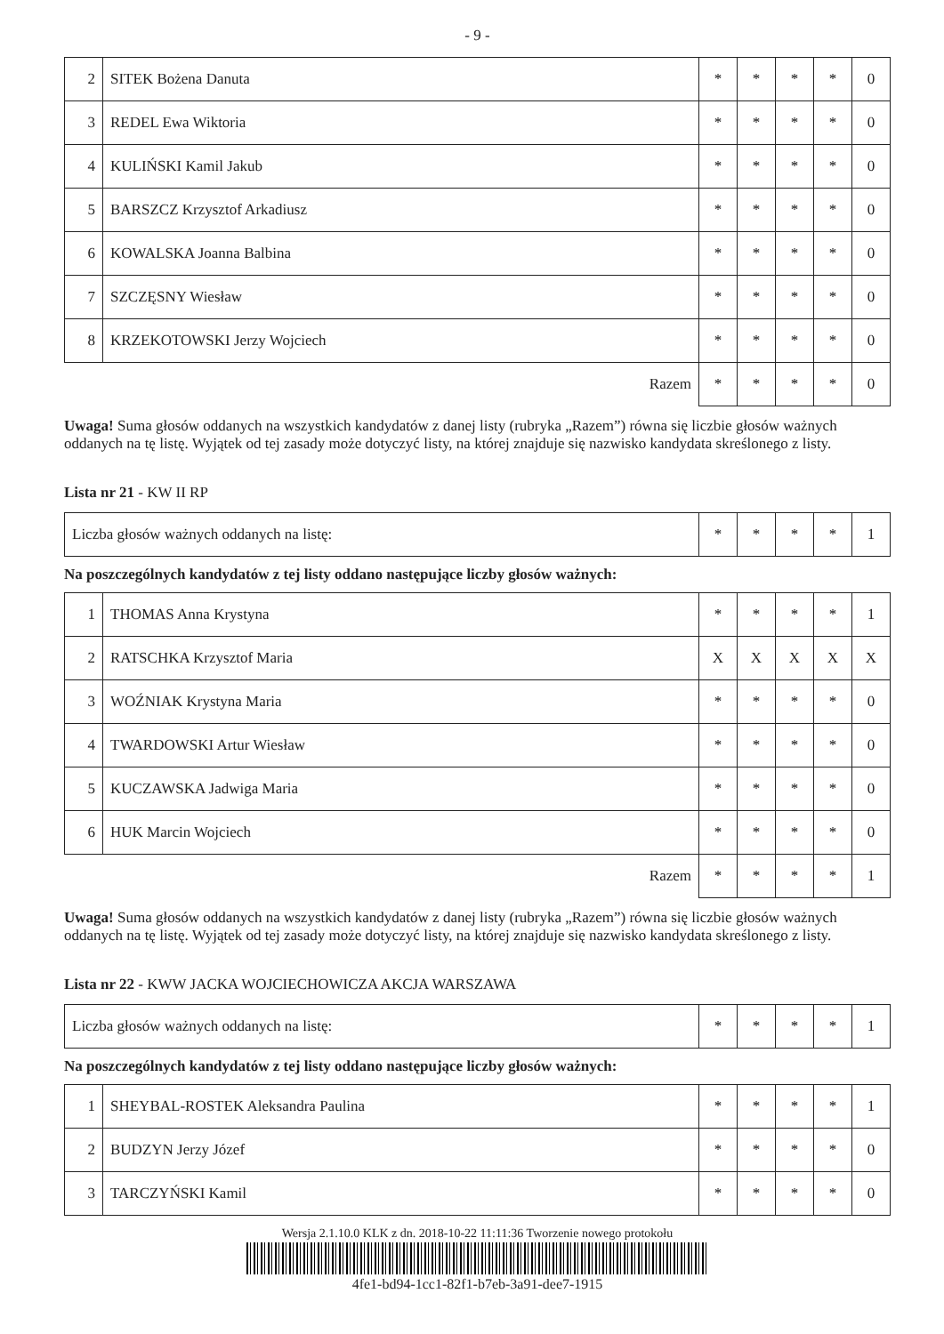- 9 -
| 2 | SITEK Bożena Danuta | * | * | * | * | 0 |
| 3 | REDEL Ewa Wiktoria | * | * | * | * | 0 |
| 4 | KULIŃSKI Kamil Jakub | * | * | * | * | 0 |
| 5 | BARSZCZ Krzysztof Arkadiusz | * | * | * | * | 0 |
| 6 | KOWALSKA Joanna Balbina | * | * | * | * | 0 |
| 7 | SZCZĘSNY Wiesław | * | * | * | * | 0 |
| 8 | KRZEKOTOWSKI Jerzy Wojciech | * | * | * | * | 0 |
| Razem | | * | * | * | * | 0 |
Uwaga! Suma głosów oddanych na wszystkich kandydatów z danej listy (rubryka „Razem”) równa się liczbie głosów ważnych oddanych na tę listę. Wyjątek od tej zasady może dotyczyć listy, na której znajduje się nazwisko kandydata skreślonego z listy.
Lista nr 21 - KW II RP
| Liczba głosów ważnych oddanych na listę: | * | * | * | * | 1 |
Na poszczególnych kandydatów z tej listy oddano następujące liczby głosów ważnych:
| 1 | THOMAS Anna Krystyna | * | * | * | * | 1 |
| 2 | RATSCHKA Krzysztof Maria | X | X | X | X | X |
| 3 | WOŹNIAK Krystyna Maria | * | * | * | * | 0 |
| 4 | TWARDOWSKI Artur Wiesław | * | * | * | * | 0 |
| 5 | KUCZAWSKA Jadwiga Maria | * | * | * | * | 0 |
| 6 | HUK Marcin Wojciech | * | * | * | * | 0 |
| Razem | | * | * | * | * | 1 |
Uwaga! Suma głosów oddanych na wszystkich kandydatów z danej listy (rubryka „Razem”) równa się liczbie głosów ważnych oddanych na tę listę. Wyjątek od tej zasady może dotyczyć listy, na której znajduje się nazwisko kandydata skreślonego z listy.
Lista nr 22 - KWW JACKA WOJCIECHOWICZA AKCJA WARSZAWA
| Liczba głosów ważnych oddanych na listę: | * | * | * | * | 1 |
Na poszczególnych kandydatów z tej listy oddano następujące liczby głosów ważnych:
| 1 | SHEYBAL-ROSTEK Aleksandra Paulina | * | * | * | * | 1 |
| 2 | BUDZYN Jerzy Józef | * | * | * | * | 0 |
| 3 | TARCZYŃSKI Kamil | * | * | * | * | 0 |
Wersja 2.1.10.0 KLK z dn. 2018-10-22 11:11:36 Tworzenie nowego protokołu
4fe1-bd94-1cc1-82f1-b7eb-3a91-dee7-1915